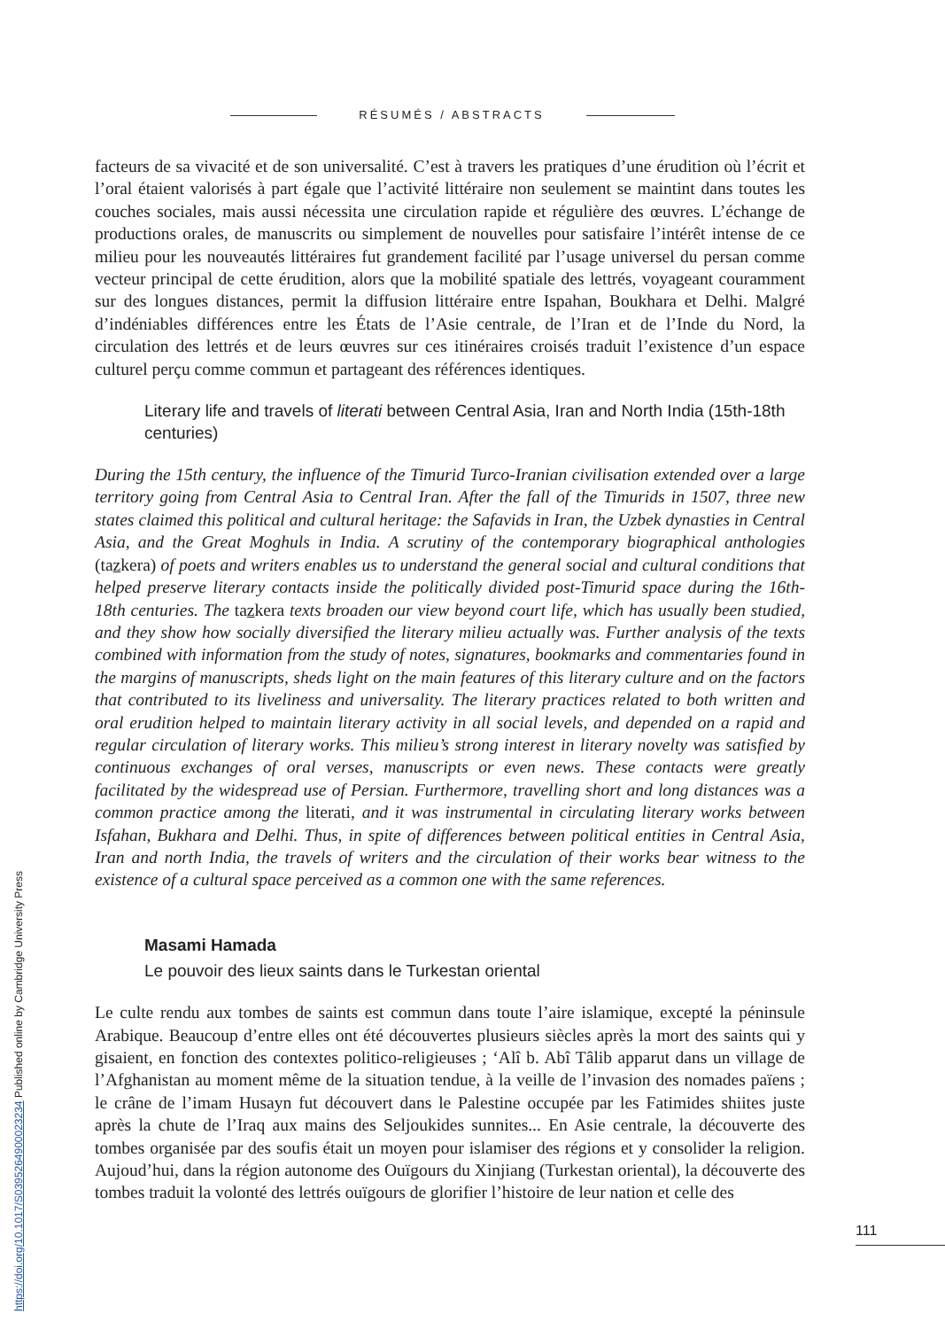RÉSUMÉS / ABSTRACTS
facteurs de sa vivacité et de son universalité. C’est à travers les pratiques d’une érudition où l’écrit et l’oral étaient valorisés à part égale que l’activité littéraire non seulement se maintint dans toutes les couches sociales, mais aussi nécessita une circulation rapide et régulière des œuvres. L’échange de productions orales, de manuscrits ou simplement de nouvelles pour satisfaire l’intérêt intense de ce milieu pour les nouveautés littéraires fut grandement facilité par l’usage universel du persan comme vecteur principal de cette érudition, alors que la mobilité spatiale des lettrés, voyageant couramment sur des longues distances, permit la diffusion littéraire entre Ispahan, Boukhara et Delhi. Malgré d’indéniables différences entre les États de l’Asie centrale, de l’Iran et de l’Inde du Nord, la circulation des lettrés et de leurs œuvres sur ces itinéraires croisés traduit l’existence d’un espace culturel perçu comme commun et partageant des références identiques.
Literary life and travels of literati between Central Asia, Iran and North India (15th-18th centuries)
During the 15th century, the influence of the Timurid Turco-Iranian civilisation extended over a large territory going from Central Asia to Central Iran. After the fall of the Timurids in 1507, three new states claimed this political and cultural heritage: the Safavids in Iran, the Uzbek dynasties in Central Asia, and the Great Moghuls in India. A scrutiny of the contemporary biographical anthologies (tazkera) of poets and writers enables us to understand the general social and cultural conditions that helped preserve literary contacts inside the politically divided post-Timurid space during the 16th-18th centuries. The tazkera texts broaden our view beyond court life, which has usually been studied, and they show how socially diversified the literary milieu actually was. Further analysis of the texts combined with information from the study of notes, signatures, bookmarks and commentaries found in the margins of manuscripts, sheds light on the main features of this literary culture and on the factors that contributed to its liveliness and universality. The literary practices related to both written and oral erudition helped to maintain literary activity in all social levels, and depended on a rapid and regular circulation of literary works. This milieu’s strong interest in literary novelty was satisfied by continuous exchanges of oral verses, manuscripts or even news. These contacts were greatly facilitated by the widespread use of Persian. Furthermore, travelling short and long distances was a common practice among the literati, and it was instrumental in circulating literary works between Isfahan, Bukhara and Delhi. Thus, in spite of differences between political entities in Central Asia, Iran and north India, the travels of writers and the circulation of their works bear witness to the existence of a cultural space perceived as a common one with the same references.
Masami Hamada
Le pouvoir des lieux saints dans le Turkestan oriental
Le culte rendu aux tombes de saints est commun dans toute l’aire islamique, excepté la péninsule Arabique. Beaucoup d’entre elles ont été découvertes plusieurs siècles après la mort des saints qui y gisaient, en fonction des contextes politico-religieuses ; ‘Alî b. Abî Tâlib apparut dans un village de l’Afghanistan au moment même de la situation tendue, à la veille de l’invasion des nomades païens ; le crâne de l’imam Husayn fut découvert dans le Palestine occupée par les Fatimides shiites juste après la chute de l’Iraq aux mains des Seljoukides sunnites... En Asie centrale, la découverte des tombes organisée par des soufis était un moyen pour islamiser des régions et y consolider la religion. Aujoud’hui, dans la région autonome des Ouïgours du Xinjiang (Turkestan oriental), la découverte des tombes traduit la volonté des lettrés ouïgours de glorifier l’histoire de leur nation et celle des
https://doi.org/10.1017/S0395264900023234 Published online by Cambridge University Press
111